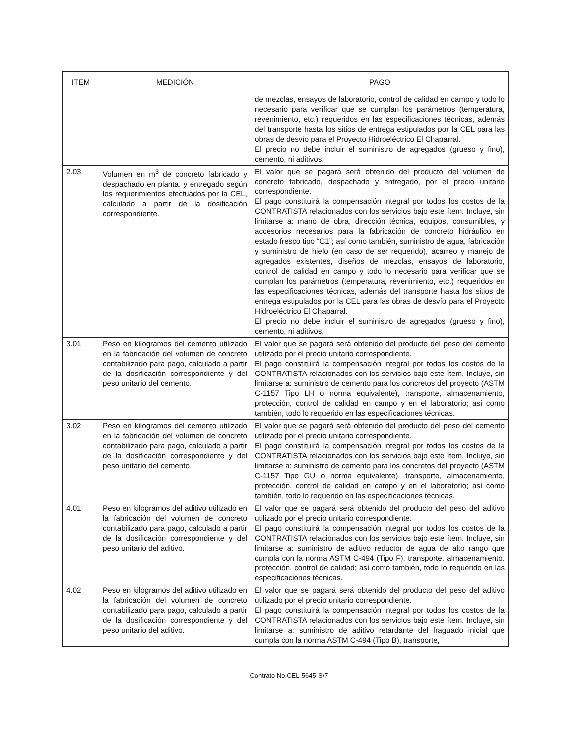| ITEM | MEDICIÓN | PAGO |
| --- | --- | --- |
| | | de mezclas, ensayos de laboratorio, control de calidad en campo y todo lo necesario para verificar que se cumplan los parámetros (temperatura, revenimiento, etc.) requeridos en las especificaciones técnicas, además del transporte hasta los sitios de entrega estipulados por la CEL para las obras de desvío para el Proyecto Hidroeléctrico El Chaparral. El precio no debe incluir el suministro de agregados (grueso y fino), cemento, ni aditivos. |
| 2.03 | Volumen en m<sup>3</sup> de concreto fabricado y despachado en planta, y entregado según los requerimientos efectuados por la CEL, calculado a partir de la dosificación correspondiente. | El valor que se pagará será obtenido del producto del volumen de concreto fabricado, despachado y entregado, por el precio unitario correspondiente. El pago constituirá la compensación integral por todos los costos de la CONTRATISTA relacionados con los servicios bajo este ítem. Incluye, sin limitarse a: mano de obra, dirección técnica, equipos, consumibles, y accesorios necesarios para la fabricación de concreto hidráulico en estado fresco tipo “C1”; así como también, suministro de agua, fabricación y suministro de hielo (en caso de ser requerido), acarreo y manejo de agregados existentes, diseños de mezclas, ensayos de laboratorio, control de calidad en campo y todo lo necesario para verificar que se cumplan los parámetros (temperatura, revenimiento, etc.) requeridos en las especificaciones técnicas, además del transporte hasta los sitios de entrega estipulados por la CEL para las obras de desvío para el Proyecto Hidroeléctrico El Chaparral. El precio no debe incluir el suministro de agregados (grueso y fino), cemento, ni aditivos. |
| 3.01 | Peso en kilogramos del cemento utilizado en la fabricación del volumen de concreto contabilizado para pago, calculado a partir de la dosificación correspondiente y del peso unitario del cemento. | El valor que se pagará será obtenido del producto del peso del cemento utilizado por el precio unitario correspondiente. El pago constituirá la compensación integral por todos los costos de la CONTRATISTA relacionados con los servicios bajo este ítem. Incluye, sin limitarse a: suministro de cemento para los concretos del proyecto (ASTM C-1157 Tipo LH o norma equivalente), transporte, almacenamiento, protección, control de calidad en campo y en el laboratorio; así como también, todo lo requerido en las especificaciones técnicas. |
| 3.02 | Peso en kilogramos del cemento utilizado en la fabricación del volumen de concreto contabilizado para pago, calculado a partir de la dosificación correspondiente y del peso unitario del cemento. | El valor que se pagará será obtenido del producto del peso del cemento utilizado por el precio unitario correspondiente. El pago constituirá la compensación integral por todos los costos de la CONTRATISTA relacionados con los servicios bajo este ítem. Incluye, sin limitarse a: suministro de cemento para los concretos del proyecto (ASTM C-1157 Tipo GU o norma equivalente), transporte, almacenamiento, protección, control de calidad en campo y en el laboratorio; así como también, todo lo requerido en las especificaciones técnicas. |
| 4.01 | Peso en kilogramos del aditivo utilizado en la fabricación del volumen de concreto contabilizado para pago, calculado a partir de la dosificación correspondiente y del peso unitario del aditivo. | El valor que se pagará será obtenido del producto del peso del aditivo utilizado por el precio unitario correspondiente. El pago constituirá la compensación integral por todos los costos de la CONTRATISTA relacionados con los servicios bajo este ítem. Incluye, sin limitarse a: suministro de aditivo reductor de agua de alto rango que cumpla con la norma ASTM C-494 (Tipo F), transporte, almacenamiento, protección, control de calidad; así como también, todo lo requerido en las especificaciones técnicas. |
| 4.02 | Peso en kilogramos del aditivo utilizado en la fabricación del volumen de concreto contabilizado para pago, calculado a partir de la dosificación correspondiente y del peso unitario del aditivo. | El valor que se pagará será obtenido del producto del peso del aditivo utilizado por el precio unitario correspondiente. El pago constituirá la compensación integral por todos los costos de la CONTRATISTA relacionados con los servicios bajo este ítem. Incluye, sin limitarse a: suministro de aditivo retardante del fraguado inicial que cumpla con la norma ASTM C-494 (Tipo B), transporte, |
Contrato No.CEL-5645-S/7